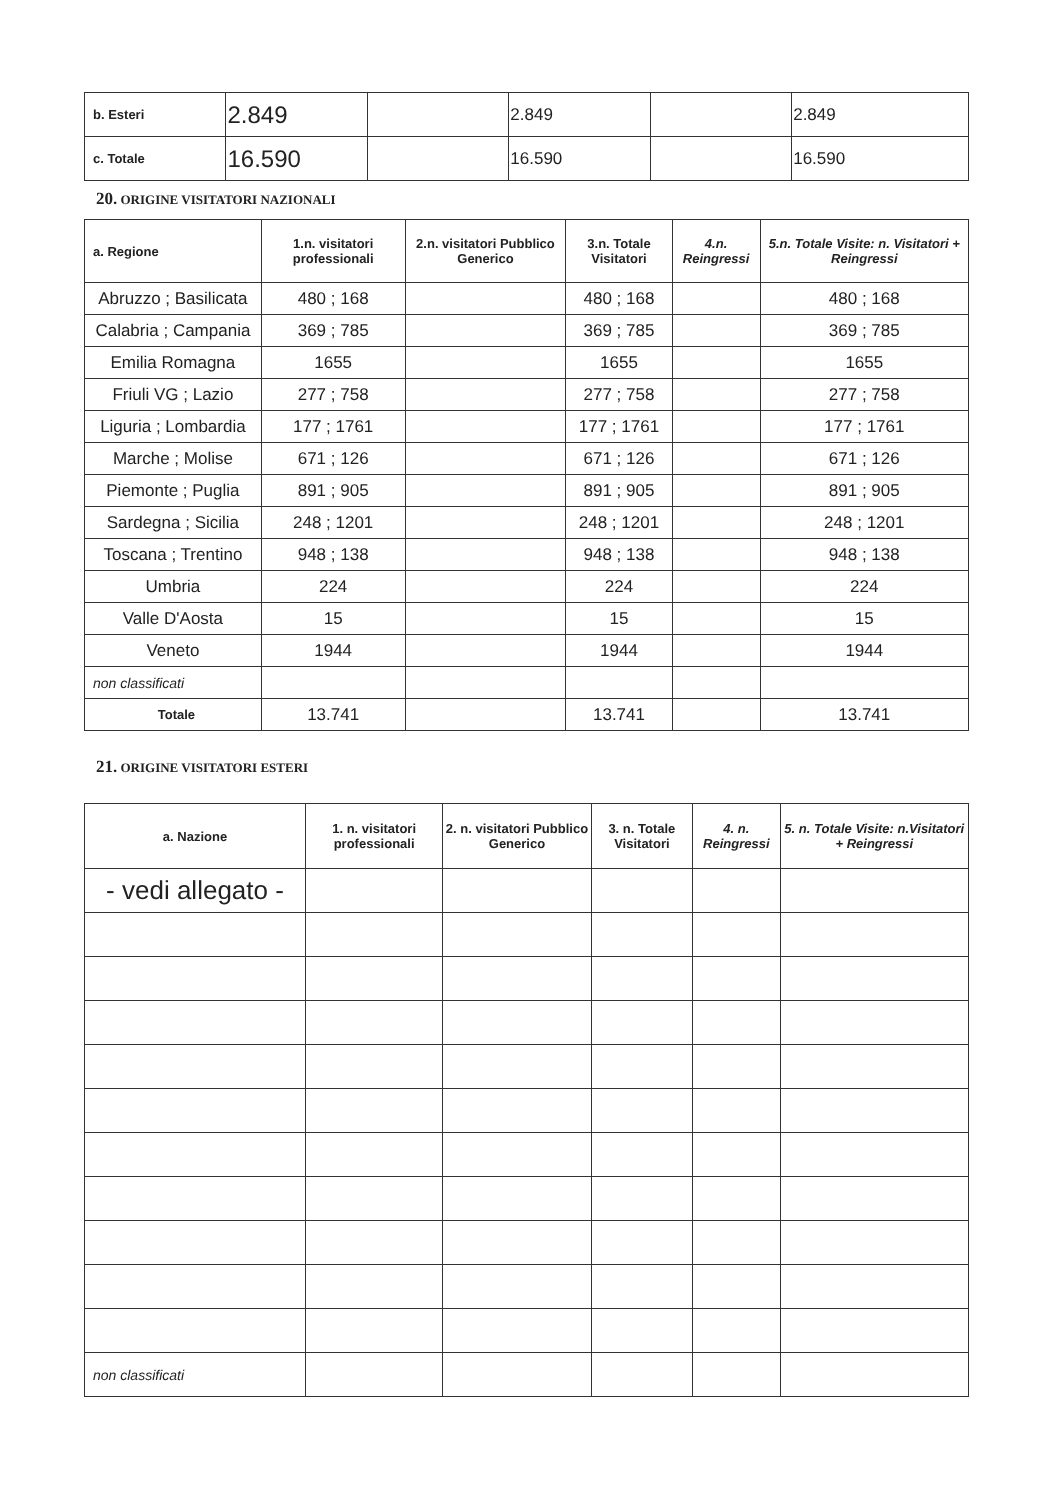| b. Esteri | 2.849 | | 2.849 | | 2.849 |
| c. Totale | 16.590 | | 16.590 | | 16.590 |
20. ORIGINE VISITATORI NAZIONALI
| a. Regione | 1.n. visitatori professionali | 2.n. visitatori Pubblico Generico | 3.n. Totale Visitatori | 4.n. Reingressi | 5.n. Totale Visite: n. Visitatori + Reingressi |
| --- | --- | --- | --- | --- | --- |
| Abruzzo ; Basilicata | 480 ; 168 | | 480 ; 168 | | 480 ; 168 |
| Calabria ; Campania | 369 ; 785 | | 369 ; 785 | | 369 ; 785 |
| Emilia Romagna | 1655 | | 1655 | | 1655 |
| Friuli VG ; Lazio | 277 ; 758 | | 277 ; 758 | | 277 ; 758 |
| Liguria ; Lombardia | 177 ; 1761 | | 177 ; 1761 | | 177 ; 1761 |
| Marche ; Molise | 671 ; 126 | | 671 ; 126 | | 671 ; 126 |
| Piemonte ; Puglia | 891 ; 905 | | 891 ; 905 | | 891 ; 905 |
| Sardegna ; Sicilia | 248 ; 1201 | | 248 ; 1201 | | 248 ; 1201 |
| Toscana ; Trentino | 948 ; 138 | | 948 ; 138 | | 948 ; 138 |
| Umbria | 224 | | 224 | | 224 |
| Valle D'Aosta | 15 | | 15 | | 15 |
| Veneto | 1944 | | 1944 | | 1944 |
| non classificati | | | | | |
| Totale | 13.741 | | 13.741 | | 13.741 |
21. ORIGINE VISITATORI ESTERI
| a. Nazione | 1. n. visitatori professionali | 2. n. visitatori Pubblico Generico | 3. n. Totale Visitatori | 4. n. Reingressi | 5. n. Totale Visite: n.Visitatori + Reingressi |
| --- | --- | --- | --- | --- | --- |
| - vedi allegato - | | | | | |
| non classificati | | | | | |